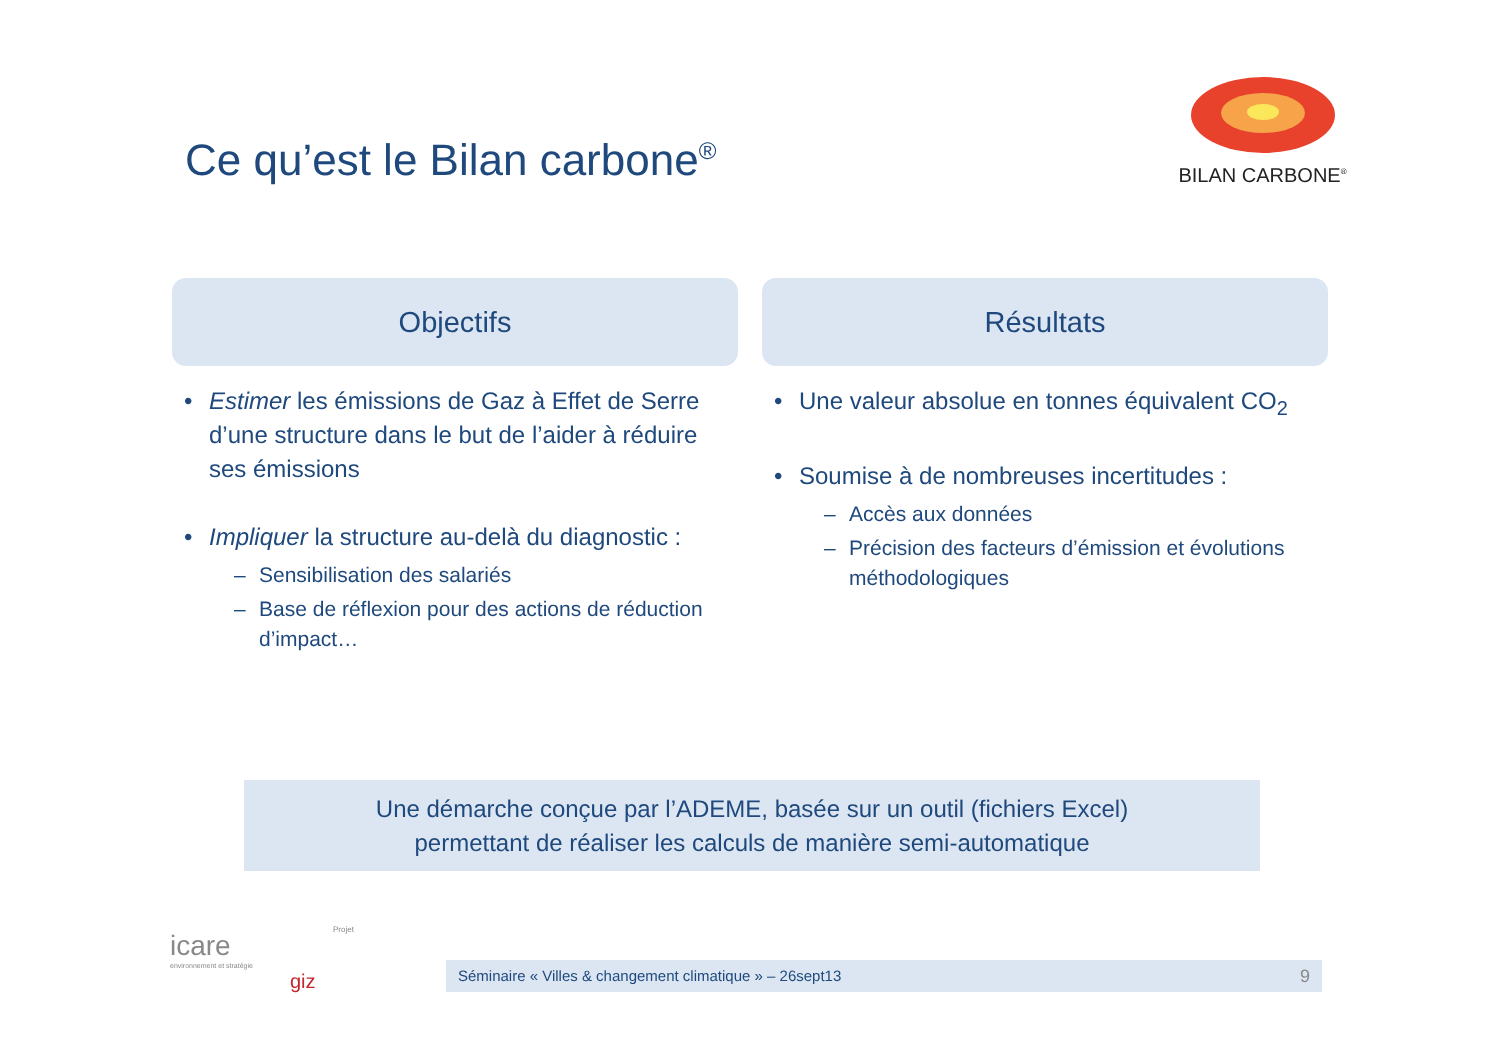Ce qu’est le Bilan carbone<sup>®</sup>
BILAN CARBONE<sup>®</sup>
Objectifs
• Estimer les émissions de Gaz à Effet de Serre d’une structure dans le but de l’aider à réduire ses émissions
• Impliquer la structure au-delà du diagnostic :
– Sensibilisation des salariés
– Base de réflexion pour des actions de réduction d’impact…
Résultats
• Une valeur absolue en tonnes équivalent CO<sub>2</sub>
• Soumise à de nombreuses incertitudes :
– Accès aux données
– Précision des facteurs d’émission et évolutions méthodologiques
Une démarche conçue par l’ADEME, basée sur un outil (fichiers Excel)
permettant de réaliser les calculs de manière semi-automatique
icare
environnement et stratégie
giz
Projet
Séminaire « Villes & changement climatique » – 26sept13 9